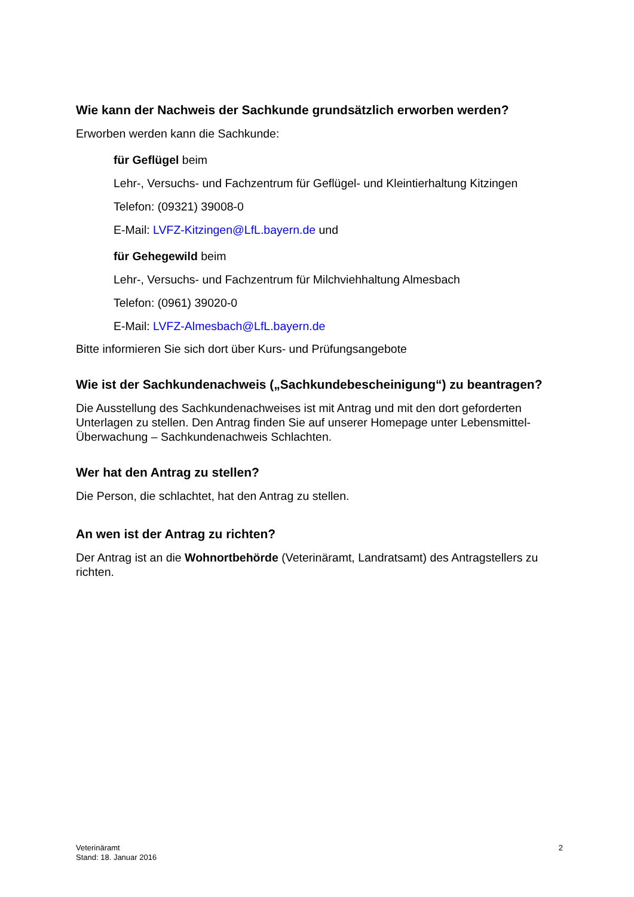Wie kann der Nachweis der Sachkunde grundsätzlich erworben werden?
Erworben werden kann die Sachkunde:
für Geflügel beim
Lehr-, Versuchs- und Fachzentrum für Geflügel- und Kleintierhaltung Kitzingen
Telefon: (09321) 39008-0
E-Mail: LVFZ-Kitzingen@LfL.bayern.de und
für Gehegewild beim
Lehr-, Versuchs- und Fachzentrum für Milchviehhaltung Almesbach
Telefon: (0961) 39020-0
E-Mail: LVFZ-Almesbach@LfL.bayern.de
Bitte informieren Sie sich dort über Kurs- und Prüfungsangebote
Wie ist der Sachkundenachweis („Sachkundebescheinigung“) zu beantragen?
Die Ausstellung des Sachkundenachweises ist mit Antrag und mit den dort geforderten Unterlagen zu stellen. Den Antrag finden Sie auf unserer Homepage unter Lebensmittel-Überwachung – Sachkundenachweis Schlachten.
Wer hat den Antrag zu stellen?
Die Person, die schlachtet, hat den Antrag zu stellen.
An wen ist der Antrag zu richten?
Der Antrag ist an die Wohnortbehörde (Veterinäramt, Landratsamt) des Antragstellers zu richten.
Veterinäramt
Stand: 18. Januar 2016
2